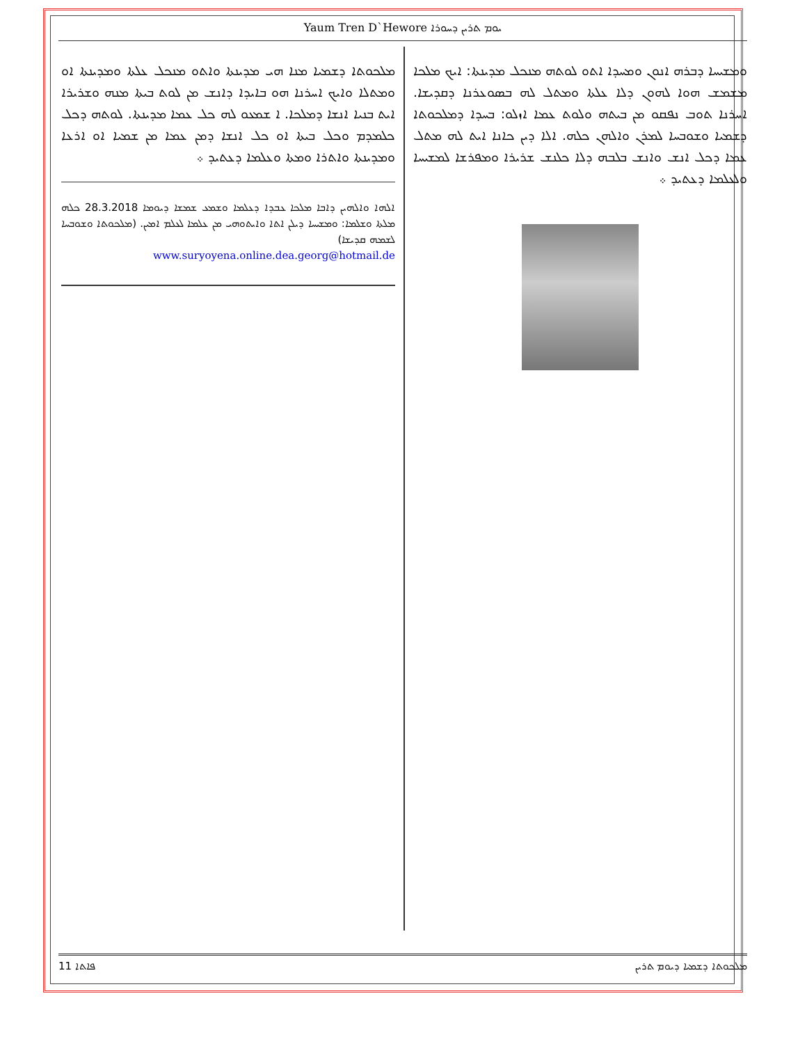Yaum Tren D`Hewore ܝܘܡ ܬܪܝܢ ܕܚܘܪܐ
ܘܡܫܝܚܐ ܕܒܪܗ ܐܢܘܢ ܘܡܚܕܐ ܐܬܘ ܠܘܬܗ ܡܢܟܠ ܡܕܝܢܬܐ: ܐܝܟ ܡܠܟܐ ܡܫܡܫ ܗܘܐ ܠܗܘܢ ܕܠܐ ܥܠܬܐ ܘܡܬܠ ܠܗ ܒܣܘܥܪܢܐ ܕܩܕܝܫܐ. ܐܚܪܢܐ ܬܘܒ ܢܦܩܘ ܡܢ ܒܝܬܗ ܘܠܘܬ ܥܡܐ ܐܙܠܘ: ܒܚܕܐ ܕܡܠܟܘܬܐ ܕܫܡܝܐ ܘܫܘܒܚܐ ܠܡܪܢ ܘܐܠܗܢ ܟܠܗ. ܐܠܐ ܕܝܢ ܟܐܢܐ ܐܝܬ ܠܗ ܡܬܠ ܥܡܐ ܕܟܠ ܐܢܫ ܘܐܢܫ ܒܠܒܗ ܕܠܐ ܟܠܢܫ ܫܪܝܪܐ ܘܡܦܪܫܐ ܠܡܫܝܚܐ ܘܠܥܠܡܐ ܕܥܬܝܕ ܀
ܡܠܟܘܬܐ ܕܫܡܝܐ ܡܢܐ ܗܝ ܡܕܝܢܬܐ ܘܐܬܘ ܡܢܟܠ ܥܠܬܐ ܘܡܕܝܢܬܐ ܐܘ ܘܡܬܠܐ ܘܐܝܟ ܐܚܪܢܐ ܗܘ ܒܐܝܕܐ ܕܐܢܫ ܡܢ ܠܘܬ ܒܝܬܐ ܡܢܗ ܘܫܪܝܪܐ ܐܝܬ ܒܢܝܐ ܐܢܫܐ ܕܡܠܟܐ. ܐ ܫܡܥܘ ܠܗ ܟܠ ܥܡܐ ܡܕܝܢܬܐ. ܠܘܬܗ ܕܟܠ ܟܠܡܕܡ ܘܟܠ ܒܝܬܐ ܐܘ ܟܠ ܐܢܫܐ ܕܡܢ ܥܡܐ ܡܢ ܫܡܝܐ ܐܘ ܐܪܥܐ ܘܡܕܝܢܬܐ ܘܐܬܪܐ ܘܡܬܐ ܘܥܠܡܐ ܕܥܬܝܕ ܀
ܐܠܗܐ ܘܐܠܗܝܢ ܕܐܒܐ ܡܠܟܐ ܥܒܕܐ ܕܥܠܡܐ ܘܫܡܥ ܫܡܫܐ ܕܝܘܡܐ 28.3.2018 ܟܠܗ ܡܠܬܐ ܘܫܠܡܐ: ܘܡܫܝܚܐ ܕܝܠܢ ܐܬܐ ܘܐܝܬܘܗܝ ܡܢ ܥܠܡܐ ܠܥܠܡ ܐܡܝܢ. (ܡܠܟܘܬܐ ܘܫܘܒܚܐ ܠܫܡܗ ܩܕܝܫܐ)
www.suryoyena.online.dea.georg@hotmail.de
11 ܦܐܬܐ ܡܠܟܘܬܐ ܕܫܡܝܐ ܕܝܘܡ ܬܪܝܢ